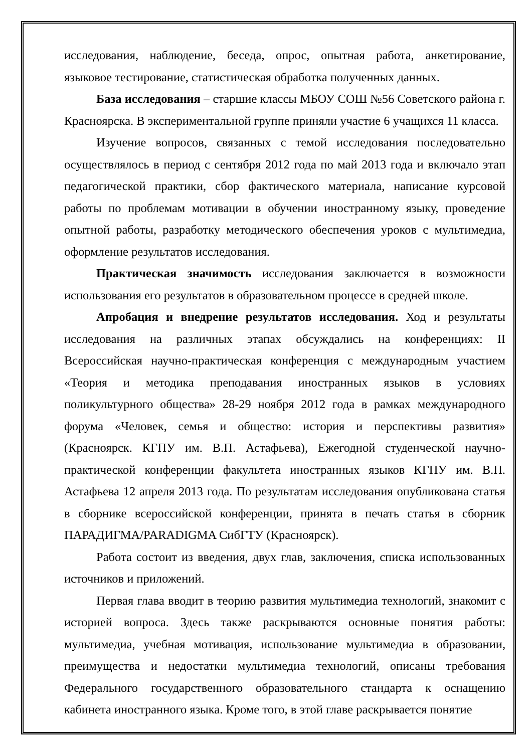исследования, наблюдение, беседа, опрос, опытная работа, анкетирование, языковое тестирование, статистическая обработка полученных данных.
База исследования – старшие классы МБОУ СОШ №56 Советского района г. Красноярска. В экспериментальной группе приняли участие 6 учащихся 11 класса.
Изучение вопросов, связанных с темой исследования последовательно осуществлялось в период с сентября 2012 года по май 2013 года и включало этап педагогической практики, сбор фактического материала, написание курсовой работы по проблемам мотивации в обучении иностранному языку, проведение опытной работы, разработку методического обеспечения уроков с мультимедиа, оформление результатов исследования.
Практическая значимость исследования заключается в возможности использования его результатов в образовательном процессе в средней школе.
Апробация и внедрение результатов исследования. Ход и результаты исследования на различных этапах обсуждались на конференциях: II Всероссийская научно-практическая конференция с международным участием «Теория и методика преподавания иностранных языков в условиях поликультурного общества» 28-29 ноября 2012 года в рамках международного форума «Человек, семья и общество: история и перспективы развития» (Красноярск. КГПУ им. В.П. Астафьева), Ежегодной студенческой научно-практической конференции факультета иностранных языков КГПУ им. В.П. Астафьева 12 апреля 2013 года. По результатам исследования опубликована статья в сборнике всероссийской конференции, принята в печать статья в сборник ПАРАДИГМА/PARADIGMA СибГТУ (Красноярск).
Работа состоит из введения, двух глав, заключения, списка использованных источников и приложений.
Первая глава вводит в теорию развития мультимедиа технологий, знакомит с историей вопроса. Здесь также раскрываются основные понятия работы: мультимедиа, учебная мотивация, использование мультимедиа в образовании, преимущества и недостатки мультимедиа технологий, описаны требования Федерального государственного образовательного стандарта к оснащению кабинета иностранного языка. Кроме того, в этой главе раскрывается понятие